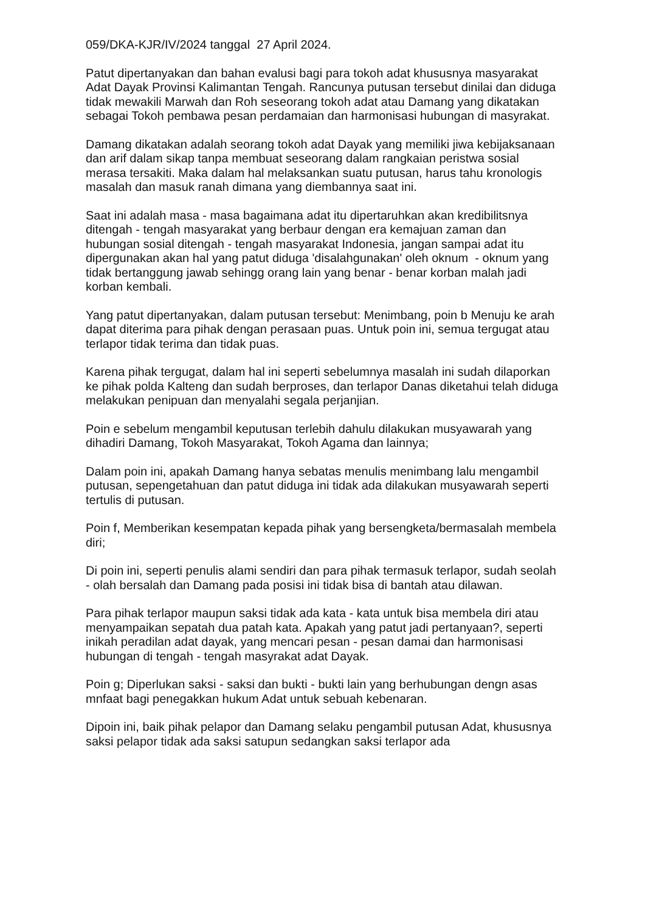059/DKA-KJR/IV/2024 tanggal 27 April 2024.
Patut dipertanyakan dan bahan evalusi bagi para tokoh adat khususnya masyarakat Adat Dayak Provinsi Kalimantan Tengah. Rancunya putusan tersebut dinilai dan diduga tidak mewakili Marwah dan Roh seseorang tokoh adat atau Damang yang dikatakan sebagai Tokoh pembawa pesan perdamaian dan harmonisasi hubungan di masyrakat.
Damang dikatakan adalah seorang tokoh adat Dayak yang memiliki jiwa kebijaksanaan dan arif dalam sikap tanpa membuat seseorang dalam rangkaian peristwa sosial merasa tersakiti. Maka dalam hal melaksankan suatu putusan, harus tahu kronologis masalah dan masuk ranah dimana yang diembannya saat ini.
Saat ini adalah masa - masa bagaimana adat itu dipertaruhkan akan kredibilitsnya ditengah - tengah masyarakat yang berbaur dengan era kemajuan zaman dan hubungan sosial ditengah - tengah masyarakat Indonesia, jangan sampai adat itu dipergunakan akan hal yang patut diduga 'disalahgunakan' oleh oknum - oknum yang tidak bertanggung jawab sehingg orang lain yang benar - benar korban malah jadi korban kembali.
Yang patut dipertanyakan, dalam putusan tersebut: Menimbang, poin b Menuju ke arah dapat diterima para pihak dengan perasaan puas. Untuk poin ini, semua tergugat atau terlapor tidak terima dan tidak puas.
Karena pihak tergugat, dalam hal ini seperti sebelumnya masalah ini sudah dilaporkan ke pihak polda Kalteng dan sudah berproses, dan terlapor Danas diketahui telah diduga melakukan penipuan dan menyalahi segala perjanjian.
Poin e sebelum mengambil keputusan terlebih dahulu dilakukan musyawarah yang dihadiri Damang, Tokoh Masyarakat, Tokoh Agama dan lainnya;
Dalam poin ini, apakah Damang hanya sebatas menulis menimbang lalu mengambil putusan, sepengetahuan dan patut diduga ini tidak ada dilakukan musyawarah seperti tertulis di putusan.
Poin f, Memberikan kesempatan kepada pihak yang bersengketa/bermasalah membela diri;
Di poin ini, seperti penulis alami sendiri dan para pihak termasuk terlapor, sudah seolah - olah bersalah dan Damang pada posisi ini tidak bisa di bantah atau dilawan.
Para pihak terlapor maupun saksi tidak ada kata - kata untuk bisa membela diri atau menyampaikan sepatah dua patah kata. Apakah yang patut jadi pertanyaan?, seperti inikah peradilan adat dayak, yang mencari pesan - pesan damai dan harmonisasi hubungan di tengah - tengah masyrakat adat Dayak.
Poin g; Diperlukan saksi - saksi dan bukti - bukti lain yang berhubungan dengn asas mnfaat bagi penegakkan hukum Adat untuk sebuah kebenaran.
Dipoin ini, baik pihak pelapor dan Damang selaku pengambil putusan Adat, khususnya saksi pelapor tidak ada saksi satupun sedangkan saksi terlapor ada